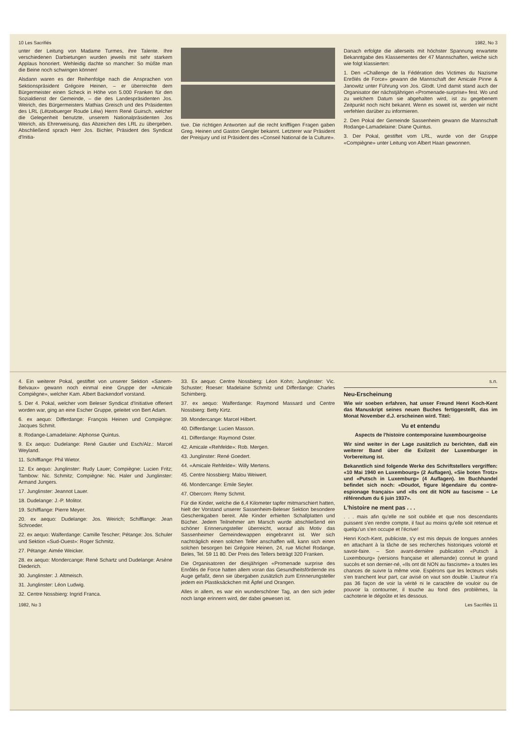10 Les Sacrifiés 1982, No 3
unter der Leitung von Madame Turmes, ihre Talente. Ihre verschiedenen Darbietungen wurden jeweils mit sehr starkem Applaus honoriert. Wehleidig dachte so mancher: So müßte man die Beine noch schwingen können!
Alsdann waren es der Reihenfolge nach die Ansprachen von Sektionspräsident Grégoire Heinen, – er überreichte dem Bürgermeister einen Scheck in Höhe von 5.000 Franken für den Sozialdienst der Gemeinde, – die des Landespräsidenten Jos. Weirich, des Bürgermeisters Mathias Greisch und des Präsidenten des LRL (Lëtzebuerger Roude Léiw) Herrn René Guirsch, welcher die Gelegenheit benutzte, unserem Nationalpräsidenten Jos Weirich, als Ehrerweisung, das Abzeichen des LRL zu übergeben. Abschließend sprach Herr Jos. Bichler, Präsident des Syndicat d'Initia-
tive. Die richtigen Antworten auf die recht kniffligen Fragen gaben Greg. Heinen und Gaston Gengler bekannt. Letzterer war Präsident der Preisjury und ist Präsident des «Conseil National de la Culture».
Danach erfolgte die allerseits mit höchster Spannung erwartete Bekanntgabe des Klassementes der 47 Mannschaften, welche sich wie folgt klassierten:
1. Den «Challenge de la Fédération des Victimes du Nazisme Enrôlés de Force» gewann die Mannschaft der Amicale Pinne & Janowitz unter Führung von Jos. Glodt. Und damit stand auch der Organisator der nächstjährigen «Promenade-surprise» fest. Wo und zu welchem Datum sie abgehalten wird, ist zu gegebenem Zeitpunkt noch nicht bekannt. Wenn es soweit ist, werden wir nicht verfehlen darüber zu informieren.
2. Den Pokal der Gemeinde Sassenheim gewann die Mannschaft Rodange-Lamadelaine: Diane Quintus.
3. Der Pokal, gestiftet vom LRL, wurde von der Gruppe «Compiègne» unter Leitung von Albert Haan gewonnen.
4. Ein weiterer Pokal, gestiftet von unserer Sektion «Sanem-Belvaux» gewann noch einmal eine Gruppe der «Amicale Compiègne», welcher Kam. Albert Backendorf vorstand.
5. Der 4. Pokal, welcher vom Beleser Syndicat d'Initiative offeriert worden war, ging an eine Escher Gruppe, geleitet von Bert Adam.
6. ex aequo: Differdange: François Heinen und Compiègne: Jacques Schmit.
8. Rodange-Lamadelaine: Alphonse Quintus.
9. Ex aequo: Dudelange: René Gautier und Esch/Alz.: Marcel Weyland.
11. Schifflange: Phil Wietor.
12. Ex aequo: Junglinster: Rudy Lauer; Compiègne: Lucien Fritz; Tambow: Nic. Schmitz; Compiègne: Nic. Haler und Junglinster: Armand Jungers.
17. Junglinster: Jeannot Lauer.
18. Dudelange: J.-P. Molitor.
19. Schifflange: Pierre Meyer.
20. ex aequo: Dudelange: Jos. Weirich; Schifflange: Jean Schroeder.
22. ex aequo: Walferdange: Camille Tescher; Pétange: Jos. Schuler und Sektion «Sud-Ouest»: Roger Schmitz.
27. Pétange: Aimée Weicker.
28. ex aequo: Mondercange: René Schartz und Dudelange: Arsène Diederich.
30. Junglinster: J. Altmeisch.
31. Junglinster: Léon Ludwig.
32. Centre Nossbierg: Ingrid Franca.
33. Ex aequo: Centre Nossbierg: Léon Kohn; Junglinster: Vic. Schuster; Roeser: Madelaine Schmitz und Differdange: Charles Schimberg.
37. ex aequo: Walferdange: Raymond Massard und Centre Nossbierg: Betty Kirtz.
39. Mondercange: Marcel Hilbert.
40. Differdange: Lucien Masson.
41. Differdange: Raymond Oster.
42. Amicale «Rehfelde»: Rob. Mergen.
43. Junglinster: René Goedert.
44. «Amicale Rehfelde»: Willy Mertens.
45. Centre Nossbierg: Malou Weiwert.
46. Mondercange: Emile Seyler.
47. Obercorn: Remy Schmit.
Für die Kinder, welche die 6,4 Kilometer tapfer mitmarschiert hatten, hielt der Vorstand unserer Sassenheim-Beleser Sektion besondere Geschenkgaben bereit. Alle Kinder erhielten Schallplatten und Bücher. Jedem Teilnehmer am Marsch wurde abschließend ein schöner Erinnerungsteller überreicht, worauf als Motiv das Sassenheimer Gemeindewappen eingebrannt ist. Wer sich nachträglich einen solchen Teller anschaffen will, kann sich einen solchen besorgen bei Grégoire Heinen, 24, rue Michel Rodange, Beles, Tel. 59 11 80. Der Preis des Tellers beträgt 320 Franken.
Die Organisatoren der diesjährigen «Promenade surprise des Enrôlés de Force hatten allem voran das Gesundheitsfördernde ins Auge gefaßt, denn sie übergaben zusätzlich zum Erinnerungsteller jedem ein Plastiksäckchen mit Äpfel und Orangen.
Alles in allem, es war ein wunderschöner Tag, an den sich jeder noch lange erinnern wird, der dabei gewesen ist.
s.n.
Neu-Erscheinung
Wie wir soeben erfahren, hat unser Freund Henri Koch-Kent das Manuskript seines neuen Buches fertiggestellt, das im Monat November d.J. erscheinen wird. Titel:
Vu et entendu
Aspects de l'histoire contemporaine luxembourgeoise
Wir sind weiter in der Lage zusätzlich zu berichten, daß ein weiterer Band über die Exilzeit der Luxemburger in Vorbereitung ist.
Bekanntlich sind folgende Werke des Schriftstellers vergriffen: «10 Mai 1940 en Luxembourg» (2 Auflagen), «Sie boten Trotz» und «Putsch in Luxemburg» (4 Auflagen). Im Buchhandel befindet sich noch: «Doudot, figure légendaire du contre-espionage français» und «Ils ont dit NON au fascisme – Le référendum du 6 juin 1937».
L'histoire ne ment pas . . .
. . . mais afin qu'elle ne soit oubliée et que nos descendants puissent s'en rendre compte, il faut au moins qu'elle soit retenue et quelqu'un s'en occupe et l'écrive!
Henri Koch-Kent, publiciste, s'y est mis depuis de longues années en attachant à la tâche de ses recherches historiques volonté et savoir-faire. – Son avant-dernière publication «Putsch à Luxembourg» (versions française et allemande) connut le grand succès et son dernier-né, «Ils ont dit NON au fascisme» a toutes les chances de suivre la même voie. Espérons que les lecteurs visés s'en tranchent leur part, car avisé on vaut son double. L'auteur n'a pas 36 façon de voir la vérité ni le caractère de vouloir ou de pouvoir la contourner, il touche au fond des problèmes, la cachoterie le dégoûte et les dessous.
1982, No 3 Les Sacrifiés 11